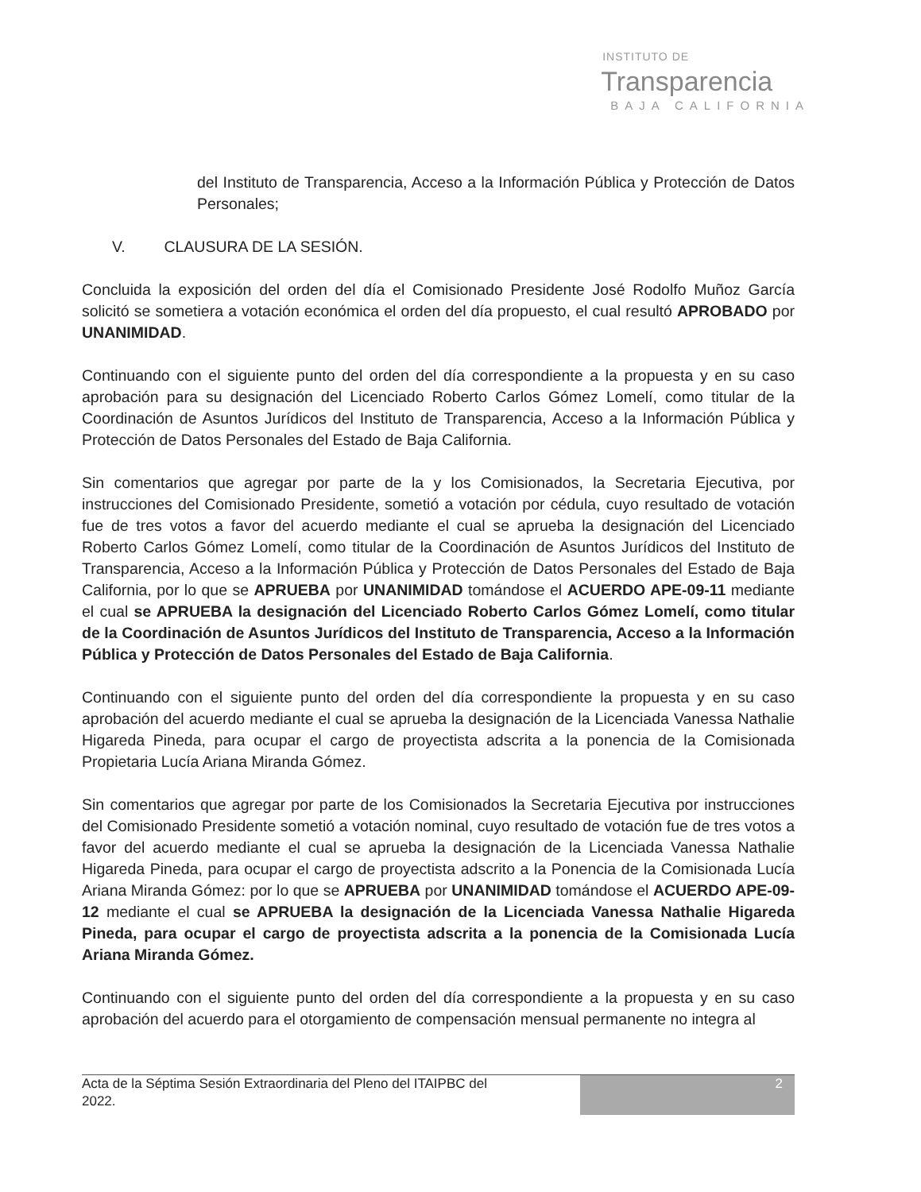INSTITUTO DE
Transparencia
BAJA CALIFORNIA
del Instituto de Transparencia, Acceso a la Información Pública y Protección de Datos Personales;
V. CLAUSURA DE LA SESIÓN.
Concluida la exposición del orden del día el Comisionado Presidente José Rodolfo Muñoz García solicitó se sometiera a votación económica el orden del día propuesto, el cual resultó APROBADO por UNANIMIDAD.
Continuando con el siguiente punto del orden del día correspondiente a la propuesta y en su caso aprobación para su designación del Licenciado Roberto Carlos Gómez Lomelí, como titular de la Coordinación de Asuntos Jurídicos del Instituto de Transparencia, Acceso a la Información Pública y Protección de Datos Personales del Estado de Baja California.
Sin comentarios que agregar por parte de la y los Comisionados, la Secretaria Ejecutiva, por instrucciones del Comisionado Presidente, sometió a votación por cédula, cuyo resultado de votación fue de tres votos a favor del acuerdo mediante el cual se aprueba la designación del Licenciado Roberto Carlos Gómez Lomelí, como titular de la Coordinación de Asuntos Jurídicos del Instituto de Transparencia, Acceso a la Información Pública y Protección de Datos Personales del Estado de Baja California, por lo que se APRUEBA por UNANIMIDAD tomándose el ACUERDO APE-09-11 mediante el cual se APRUEBA la designación del Licenciado Roberto Carlos Gómez Lomelí, como titular de la Coordinación de Asuntos Jurídicos del Instituto de Transparencia, Acceso a la Información Pública y Protección de Datos Personales del Estado de Baja California.
Continuando con el siguiente punto del orden del día correspondiente la propuesta y en su caso aprobación del acuerdo mediante el cual se aprueba la designación de la Licenciada Vanessa Nathalie Higareda Pineda, para ocupar el cargo de proyectista adscrita a la ponencia de la Comisionada Propietaria Lucía Ariana Miranda Gómez.
Sin comentarios que agregar por parte de los Comisionados la Secretaria Ejecutiva por instrucciones del Comisionado Presidente sometió a votación nominal, cuyo resultado de votación fue de tres votos a favor del acuerdo mediante el cual se aprueba la designación de la Licenciada Vanessa Nathalie Higareda Pineda, para ocupar el cargo de proyectista adscrito a la Ponencia de la Comisionada Lucía Ariana Miranda Gómez: por lo que se APRUEBA por UNANIMIDAD tomándose el ACUERDO APE-09-12 mediante el cual se APRUEBA la designación de la Licenciada Vanessa Nathalie Higareda Pineda, para ocupar el cargo de proyectista adscrita a la ponencia de la Comisionada Lucía Ariana Miranda Gómez.
Continuando con el siguiente punto del orden del día correspondiente a la propuesta y en su caso aprobación del acuerdo para el otorgamiento de compensación mensual permanente no integra al
Acta de la Séptima Sesión Extraordinaria del Pleno del ITAIPBC del
2022.
2